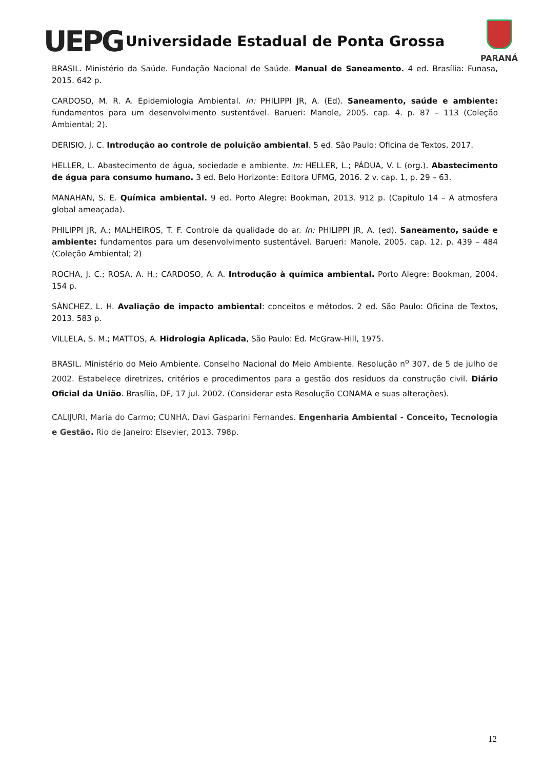UEPG
Universidade Estadual de Ponta Grossa
PARANÁ
BRASIL. Ministério da Saúde. Fundação Nacional de Saúde. Manual de Saneamento. 4 ed. Brasília: Funasa, 2015. 642 p.
CARDOSO, M. R. A. Epidemiologia Ambiental. In: PHILIPPI JR, A. (Ed). Saneamento, saúde e ambiente: fundamentos para um desenvolvimento sustentável. Barueri: Manole, 2005. cap. 4. p. 87 – 113 (Coleção Ambiental; 2).
DERISIO, J. C. Introdução ao controle de poluição ambiental. 5 ed. São Paulo: Oficina de Textos, 2017.
HELLER, L. Abastecimento de água, sociedade e ambiente. In: HELLER, L.; PÁDUA, V. L (org.). Abastecimento de água para consumo humano. 3 ed. Belo Horizonte: Editora UFMG, 2016. 2 v. cap. 1, p. 29 – 63.
MANAHAN, S. E. Química ambiental. 9 ed. Porto Alegre: Bookman, 2013. 912 p. (Capítulo 14 – A atmosfera global ameaçada).
PHILIPPI JR, A.; MALHEIROS, T. F. Controle da qualidade do ar. In: PHILIPPI JR, A. (ed). Saneamento, saúde e ambiente: fundamentos para um desenvolvimento sustentável. Barueri: Manole, 2005. cap. 12. p. 439 – 484 (Coleção Ambiental; 2)
ROCHA, J. C.; ROSA, A. H.; CARDOSO, A. A. Introdução à química ambiental. Porto Alegre: Bookman, 2004. 154 p.
SÁNCHEZ, L. H. Avaliação de impacto ambiental: conceitos e métodos. 2 ed. São Paulo: Oficina de Textos, 2013. 583 p.
VILLELA, S. M.; MATTOS, A. Hidrologia Aplicada, São Paulo: Ed. McGraw-Hill, 1975.
BRASIL. Ministério do Meio Ambiente. Conselho Nacional do Meio Ambiente. Resolução n<sup>o</sup> 307, de 5 de julho de 2002. Estabelece diretrizes, critérios e procedimentos para a gestão dos resíduos da construção civil. Diário Oficial da União. Brasília, DF, 17 jul. 2002. (Considerar esta Resolução CONAMA e suas alterações).
CALIJURI, Maria do Carmo; CUNHA, Davi Gasparini Fernandes. Engenharia Ambiental - Conceito, Tecnologia e Gestão. Rio de Janeiro: Elsevier, 2013. 798p.
12